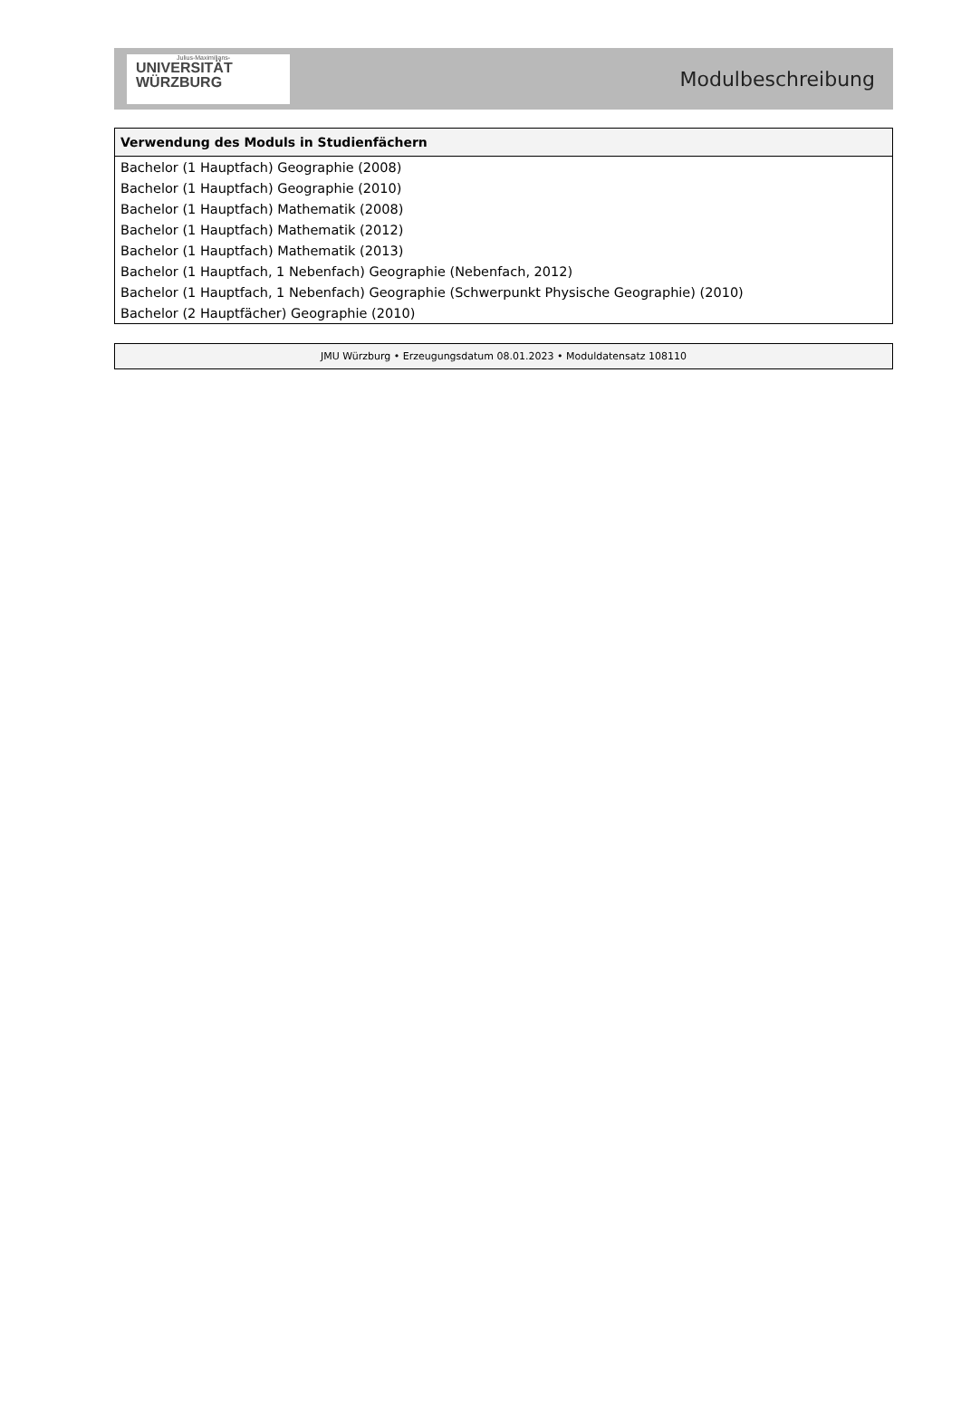Julius-Maximilians-
UNIVERSITÄT
WÜRZBURG
Modulbeschreibung
| Verwendung des Moduls in Studienfächern |
| --- |
| Bachelor (1 Hauptfach) Geographie (2008) |
| Bachelor (1 Hauptfach) Geographie (2010) |
| Bachelor (1 Hauptfach) Mathematik (2008) |
| Bachelor (1 Hauptfach) Mathematik (2012) |
| Bachelor (1 Hauptfach) Mathematik (2013) |
| Bachelor (1 Hauptfach, 1 Nebenfach) Geographie (Nebenfach, 2012) |
| Bachelor (1 Hauptfach, 1 Nebenfach) Geographie (Schwerpunkt Physische Geographie) (2010) |
| Bachelor (2 Hauptfächer) Geographie (2010) |
JMU Würzburg • Erzeugungsdatum 08.01.2023 • Moduldatensatz 108110